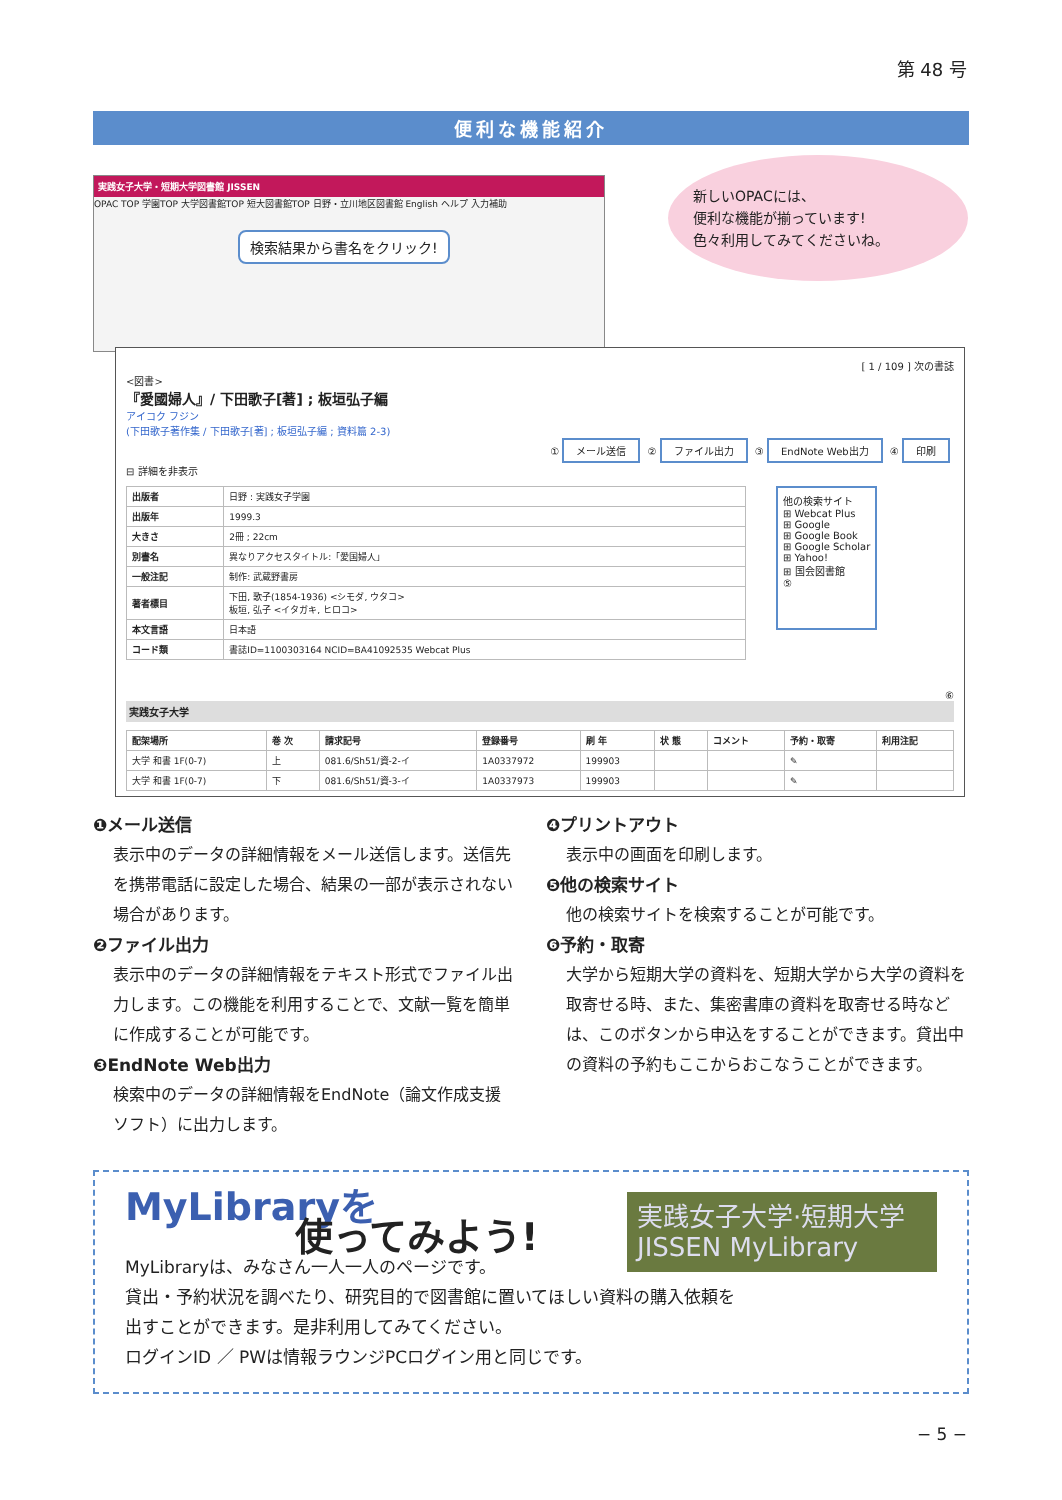第 48 号
便利な機能紹介
実践女子大学・短期大学図書館 JISSEN
OPAC TOP 学園TOP 大学図書館TOP 短大図書館TOP 日野・立川地区図書館 English ヘルプ 入力補助
検索結果から書名をクリック!
新しいOPACには、
便利な機能が揃っています!
色々利用してみてくださいね。
[ 1 / 109 ] 次の書誌
<図書>
『愛國婦人』/ 下田歌子[著] ; 板垣弘子編
アイコク フジン
(下田歌子著作集 / 下田歌子[著] ; 板垣弘子編 ; 資料篇 2-3)
① メール送信 ② ファイル出力 ③ EndNote Web出力 ④ 印刷
⊟ 詳細を非表示
| 出版者 | 日野 : 実践女子学園 |
| 出版年 | 1999.3 |
| 大きさ | 2冊 ; 22cm |
| 別書名 | 異なりアクセスタイトル:「愛国婦人」 |
| 一般注記 | 制作: 武蔵野書房 |
| 著者標目 | 下田, 歌子(1854-1936) <シモダ, ウタコ> 板垣, 弘子 <イタガキ, ヒロコ> |
| 本文言語 | 日本語 |
| コード類 | 書誌ID=1100303164 NCID=BA41092535 Webcat Plus |
他の検索サイト
⊞ Webcat Plus
⊞ Google
⊞ Google Book
⊞ Google Scholar
⊞ Yahoo!
⊞ 国会図書館
⑤
⑥
実践女子大学
| 配架場所 | 巻 次 | 請求記号 | 登録番号 | 刷 年 | 状 態 | コメント | 予約・取寄 | 利用注記 |
| --- | --- | --- | --- | --- | --- | --- | --- | --- |
| 大学 和書 1F(0-7) | 上 | 081.6/Sh51/資-2-イ | 1A0337972 | 199903 | | | ✎ | |
| 大学 和書 1F(0-7) | 下 | 081.6/Sh51/資-3-イ | 1A0337973 | 199903 | | | ✎ | |
❶メール送信
表示中のデータの詳細情報をメール送信します。送信先を携帯電話に設定した場合、結果の一部が表示されない場合があります。
❷ファイル出力
表示中のデータの詳細情報をテキスト形式でファイル出力します。この機能を利用することで、文献一覧を簡単に作成することが可能です。
❸EndNote Web出力
検索中のデータの詳細情報をEndNote（論文作成支援ソフト）に出力します。
❹プリントアウト
表示中の画面を印刷します。
❺他の検索サイト
他の検索サイトを検索することが可能です。
❻予約・取寄
大学から短期大学の資料を、短期大学から大学の資料を取寄せる時、また、集密書庫の資料を取寄せる時などは、このボタンから申込をすることができます。貸出中の資料の予約もここからおこなうことができます。
実践女子大学·短期大学
JISSEN MyLibrary
MyLibraryを
使ってみよう!
MyLibraryは、みなさん一人一人のページです。
貸出・予約状況を調べたり、研究目的で図書館に置いてほしい資料の購入依頼を
出すことができます。是非利用してみてください。
ログインID ／ PWは情報ラウンジPCログイン用と同じです。
− 5 −